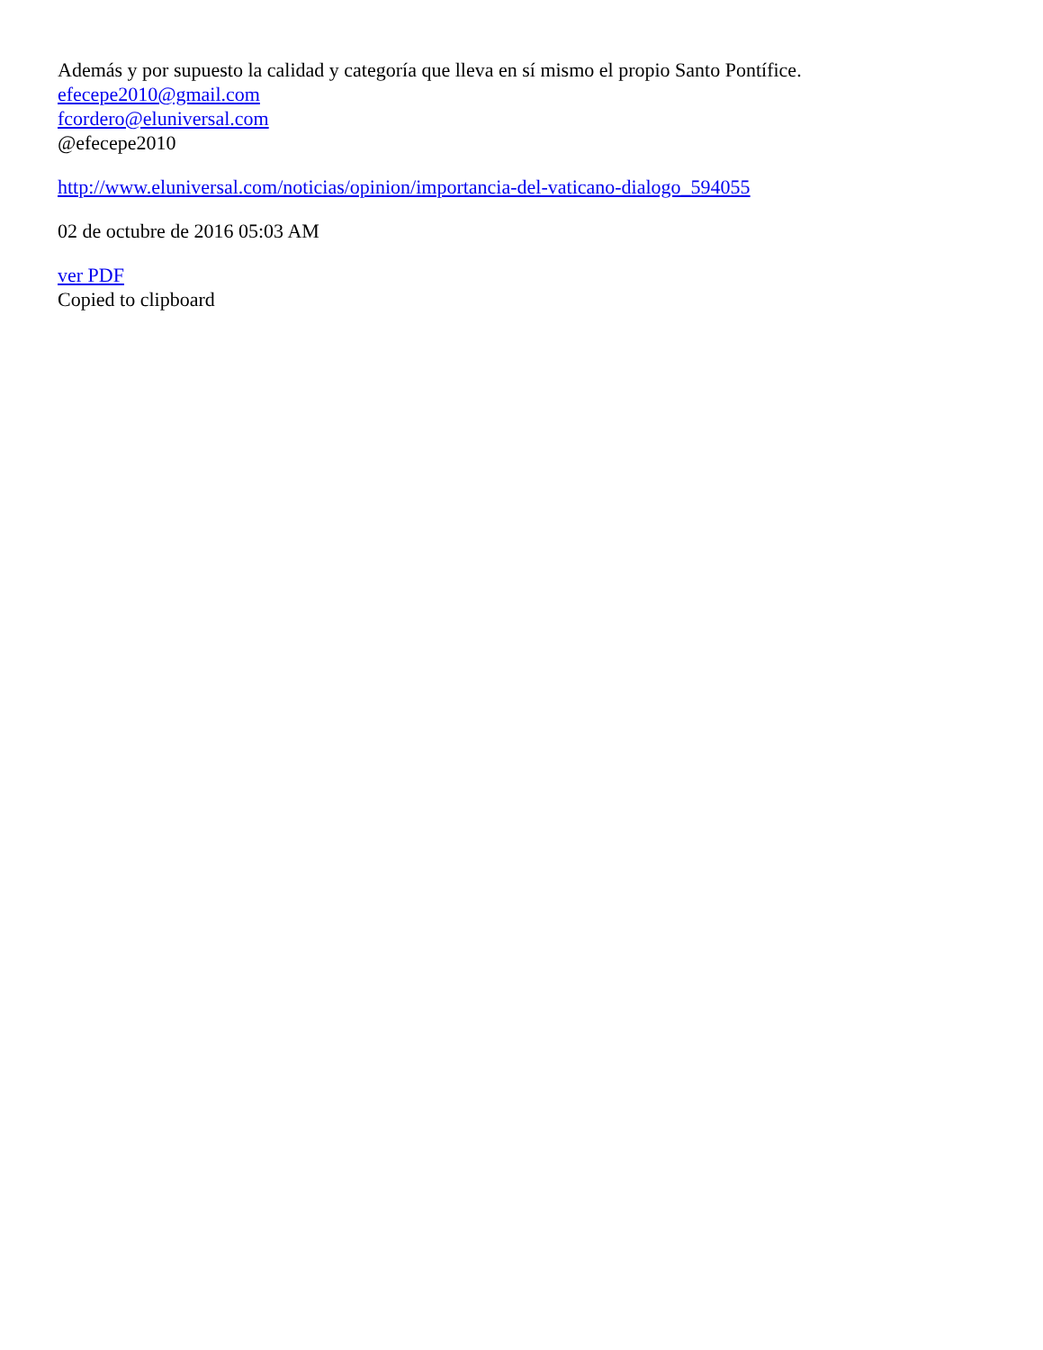Además y por supuesto la calidad y categoría que lleva en sí mismo el propio Santo Pontífice.
efecepe2010@gmail.com
fcordero@eluniversal.com
@efecepe2010
http://www.eluniversal.com/noticias/opinion/importancia-del-vaticano-dialogo_594055
02 de octubre de 2016 05:03 AM
ver PDF
Copied to clipboard